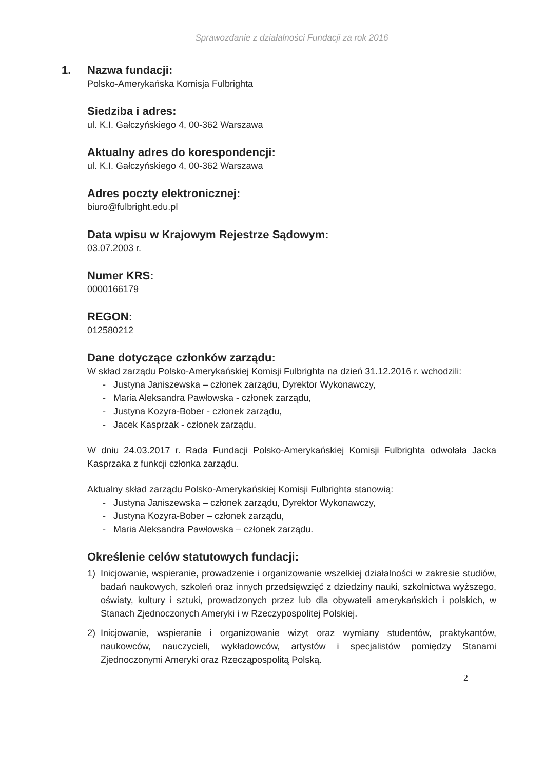Sprawozdanie z działalności Fundacji za rok 2016
1. Nazwa fundacji:
Polsko-Amerykańska Komisja Fulbrighta
Siedziba i adres:
ul. K.I. Gałczyńskiego 4, 00-362 Warszawa
Aktualny adres do korespondencji:
ul. K.I. Gałczyńskiego 4, 00-362 Warszawa
Adres poczty elektronicznej:
biuro@fulbright.edu.pl
Data wpisu w Krajowym Rejestrze Sądowym:
03.07.2003 r.
Numer KRS:
0000166179
REGON:
012580212
Dane dotyczące członków zarządu:
W skład zarządu Polsko-Amerykańskiej Komisji Fulbrighta na dzień 31.12.2016 r. wchodzili:
- Justyna Janiszewska – członek zarządu, Dyrektor Wykonawczy,
- Maria Aleksandra Pawłowska - członek zarządu,
- Justyna Kozyra-Bober - członek zarządu,
- Jacek Kasprzak - członek zarządu.
W dniu 24.03.2017 r. Rada Fundacji Polsko-Amerykańskiej Komisji Fulbrighta odwołała Jacka Kasprzaka z funkcji członka zarządu.
Aktualny skład zarządu Polsko-Amerykańskiej Komisji Fulbrighta stanowią:
- Justyna Janiszewska – członek zarządu, Dyrektor Wykonawczy,
- Justyna Kozyra-Bober – członek zarządu,
- Maria Aleksandra Pawłowska – członek zarządu.
Określenie celów statutowych fundacji:
1) Inicjowanie, wspieranie, prowadzenie i organizowanie wszelkiej działalności w zakresie studiów, badań naukowych, szkoleń oraz innych przedsięwzięć z dziedziny nauki, szkolnictwa wyższego, oświaty, kultury i sztuki, prowadzonych przez lub dla obywateli amerykańskich i polskich, w Stanach Zjednoczonych Ameryki i w Rzeczypospolitej Polskiej.
2) Inicjowanie, wspieranie i organizowanie wizyt oraz wymiany studentów, praktykantów, naukowców, nauczycieli, wykładowców, artystów i specjalistów pomiędzy Stanami Zjednoczonymi Ameryki oraz Rzecząpospolitą Polską.
2